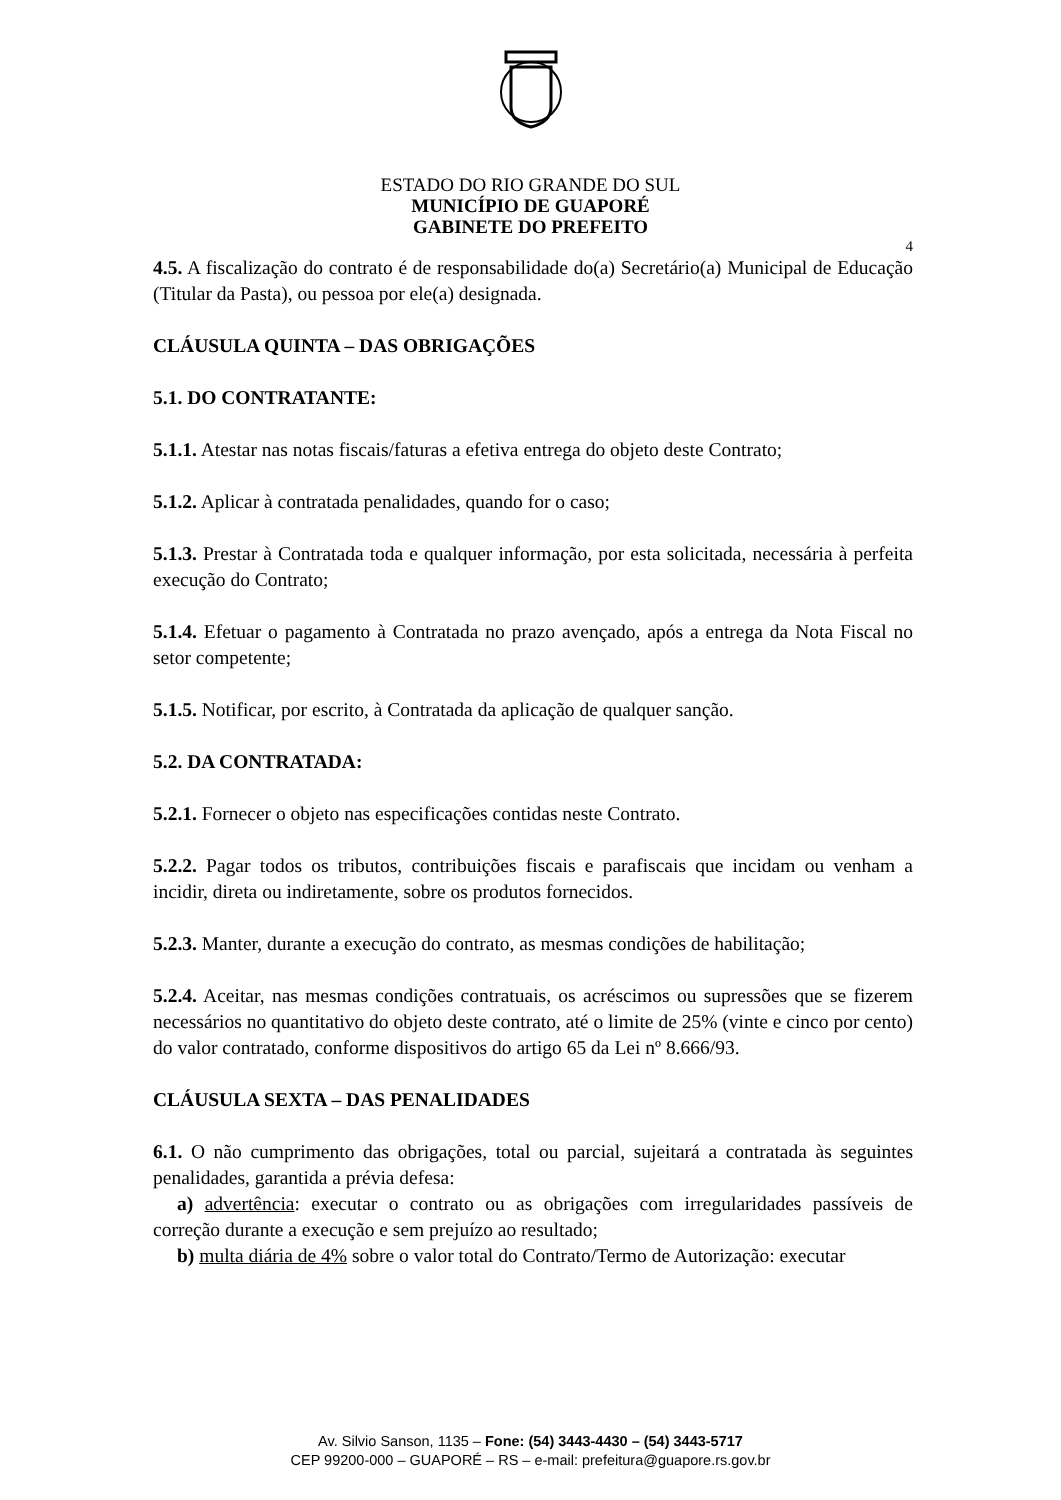ESTADO DO RIO GRANDE DO SUL
MUNICÍPIO DE GUAPORÉ
GABINETE DO PREFEITO
4
4.5. A fiscalização do contrato é de responsabilidade do(a) Secretário(a) Municipal de Educação (Titular da Pasta), ou pessoa por ele(a) designada.
CLÁUSULA QUINTA – DAS OBRIGAÇÕES
5.1. DO CONTRATANTE:
5.1.1. Atestar nas notas fiscais/faturas a efetiva entrega do objeto deste Contrato;
5.1.2. Aplicar à contratada penalidades, quando for o caso;
5.1.3. Prestar à Contratada toda e qualquer informação, por esta solicitada, necessária à perfeita execução do Contrato;
5.1.4. Efetuar o pagamento à Contratada no prazo avençado, após a entrega da Nota Fiscal no setor competente;
5.1.5. Notificar, por escrito, à Contratada da aplicação de qualquer sanção.
5.2. DA CONTRATADA:
5.2.1. Fornecer o objeto nas especificações contidas neste Contrato.
5.2.2. Pagar todos os tributos, contribuições fiscais e parafiscais que incidam ou venham a incidir, direta ou indiretamente, sobre os produtos fornecidos.
5.2.3. Manter, durante a execução do contrato, as mesmas condições de habilitação;
5.2.4. Aceitar, nas mesmas condições contratuais, os acréscimos ou supressões que se fizerem necessários no quantitativo do objeto deste contrato, até o limite de 25% (vinte e cinco por cento) do valor contratado, conforme dispositivos do artigo 65 da Lei nº 8.666/93.
CLÁUSULA SEXTA – DAS PENALIDADES
6.1. O não cumprimento das obrigações, total ou parcial, sujeitará a contratada às seguintes penalidades, garantida a prévia defesa:
a) advertência: executar o contrato ou as obrigações com irregularidades passíveis de correção durante a execução e sem prejuízo ao resultado;
b) multa diária de 4% sobre o valor total do Contrato/Termo de Autorização: executar
Av. Silvio Sanson, 1135 – Fone: (54) 3443-4430 – (54) 3443-5717
CEP 99200-000 – GUAPORÉ – RS – e-mail: prefeitura@guapore.rs.gov.br